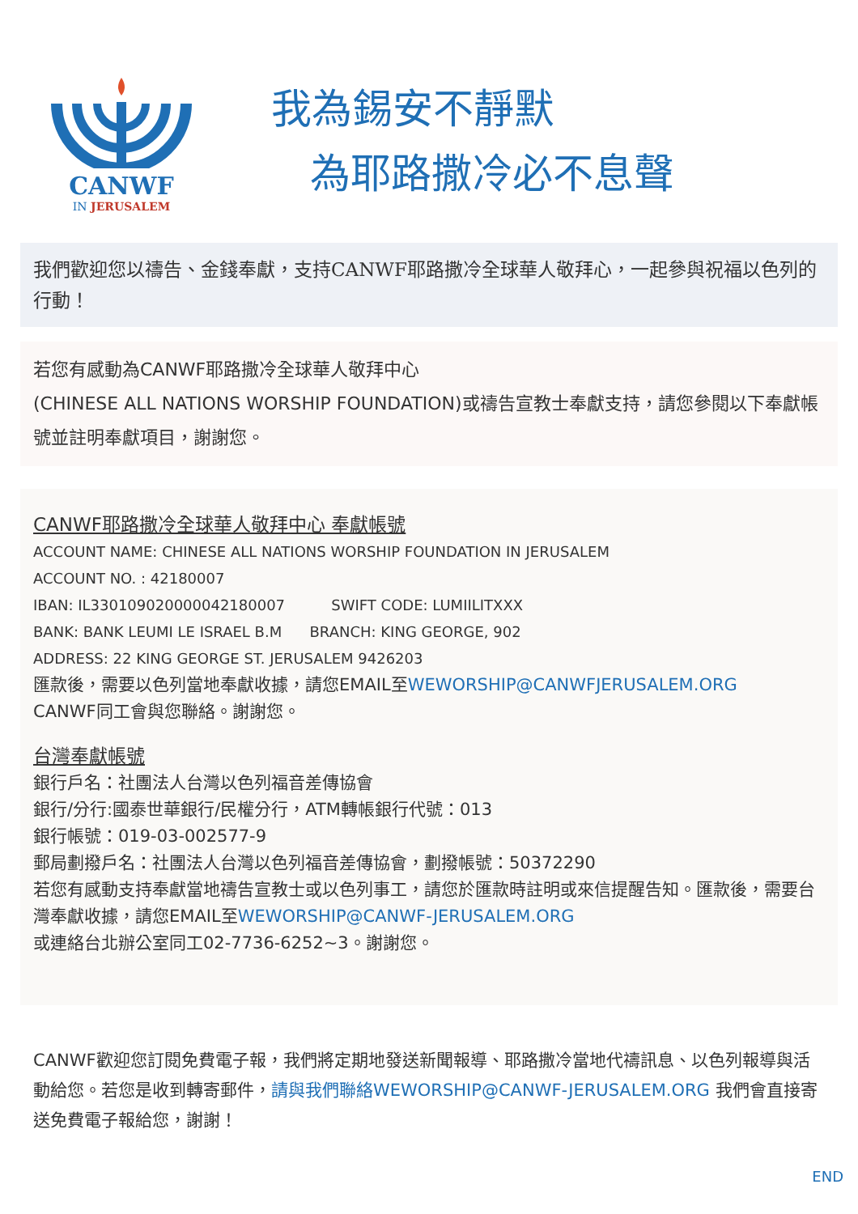CANWF
IN JERUSALEM
我為錫安不靜默
為耶路撒冷必不息聲
我們歡迎您以禱告、金錢奉獻，支持CANWF耶路撒冷全球華人敬拜心，一起參與祝福以色列的行動！
若您有感動為CANWF耶路撒冷全球華人敬拜中心
(CHINESE ALL NATIONS WORSHIP FOUNDATION)或禱告宣教士奉獻支持，請您參閱以下奉獻帳號並註明奉獻項目，謝謝您。
CANWF耶路撒冷全球華人敬拜中心 奉獻帳號
ACCOUNT NAME: CHINESE ALL NATIONS WORSHIP FOUNDATION IN JERUSALEM
ACCOUNT NO. : 42180007
IBAN: IL330109020000042180007 SWIFT CODE: LUMIILITXXX
BANK: BANK LEUMI LE ISRAEL B.M BRANCH: KING GEORGE, 902
ADDRESS: 22 KING GEORGE ST. JERUSALEM 9426203
匯款後，需要以色列當地奉獻收據，請您EMAIL至WEWORSHIP@CANWFJERUSALEM.ORG
CANWF同工會與您聯絡。謝謝您。
台灣奉獻帳號
銀行戶名：社團法人台灣以色列福音差傳協會
銀行/分行:國泰世華銀行/民權分行，ATM轉帳銀行代號：013
銀行帳號：019-03-002577-9
郵局劃撥戶名：社團法人台灣以色列福音差傳協會，劃撥帳號：50372290
若您有感動支持奉獻當地禱告宣教士或以色列事工，請您於匯款時註明或來信提醒告知。匯款後，需要台灣奉獻收據，請您EMAIL至WEWORSHIP@CANWF-JERUSALEM.ORG
或連絡台北辦公室同工02-7736-6252~3。謝謝您。
CANWF歡迎您訂閱免費電子報，我們將定期地發送新聞報導、耶路撒冷當地代禱訊息、以色列報導與活動給您。若您是收到轉寄郵件，請與我們聯絡WEWORSHIP@CANWF-JERUSALEM.ORG 我們會直接寄送免費電子報給您，謝謝！
END